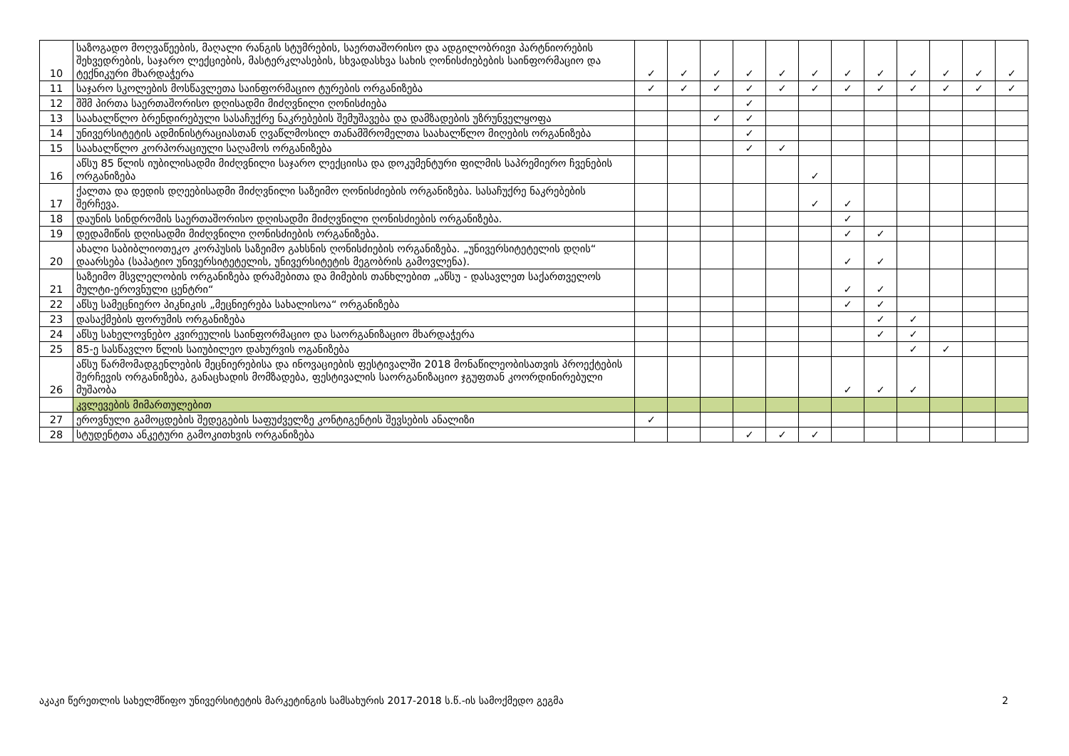| 10 | საზოგადო მოღვაწეების, მაღალი რანგის სტუმრების, საერთაშორისო და ადგილობრივი პარტნიორების შეხვედრების, საჯარო ლექციების, მასტერკლასების, სხვადასხვა სახის ღონისძიებების საინფორმაციო და ტექნიკური მხარდაჭერა | ✓ | ✓ | ✓ | ✓ | ✓ | ✓ | ✓ | ✓ | ✓ | ✓ | ✓ | ✓ |
| 11 | საჯარო სკოლების მოსწავლეთა საინფორმაციო ტურების ორგანიზება | ✓ | ✓ | ✓ | ✓ | ✓ | ✓ | ✓ | ✓ | ✓ | ✓ | ✓ | ✓ |
| 12 | შშმ პირთა საერთაშორისო დღისადმი მიძღვნილი ღონისძიება | | | | ✓ | | | | | | | | |
| 13 | საახალწლო ბრენდირებული სასაჩუქრე ნაკრებების შემუშავება და დამზადების უზრუნველყოფა | | | ✓ | ✓ | | | | | | | | |
| 14 | უნივერსიტეტის ადმინისტრაციასთან ღვაწლმოსილ თანამშრომელთა საახალწლო მიღების ორგანიზება | | | | ✓ | | | | | | | | |
| 15 | საახალწლო კორპორაციული საღამოს ორგანიზება | | | | ✓ | ✓ | | | | | | | |
| 16 | აწსუ 85 წლის იუბილისადმი მიძღვნილი საჯარო ლექციისა და დოკუმენტური ფილმის საპრემიერო ჩვენების ორგანიზება | | | | | | ✓ | | | | | | |
| 17 | ქალთა და დედის დღეებისადმი მიძღვნილი საზეიმო ღონისძიების ორგანიზება. სასაჩუქრე ნაკრებების შერჩევა. | | | | | | ✓ | ✓ | | | | | |
| 18 | დაუნის სინდრომის საერთაშორისო დღისადმი მიძღვნილი ღონისძიების ორგანიზება. | | | | | | | ✓ | | | | | |
| 19 | დედამიწის დღისადმი მიძღვნილი ღონისძიების ორგანიზება. | | | | | | | ✓ | ✓ | | | | |
| 20 | ახალი საბიბლიოთეკო კორპუსის საზეიმო გახსნის ღონისძიების ორგანიზება. „უნივერსიტეტელის დღის“ დაარსება (საპატიო უნივერსიტეტელის, უნივერსიტეტის მეგობრის გამოვლენა). | | | | | | | ✓ | ✓ | | | | |
| 21 | საზეიმო მსვლელობის ორგანიზება დრამებითა და მიმების თანხლებით „აწსუ - დასავლეთ საქართველოს მულტი-ეროვნული ცენტრი“ | | | | | | | ✓ | ✓ | | | | |
| 22 | აწსუ სამეცნიერო პიკნიკის „მეცნიერება სახალისოა“ ორგანიზება | | | | | | | ✓ | ✓ | | | | |
| 23 | დასაქმების ფორუმის ორგანიზება | | | | | | | | ✓ | ✓ | | | |
| 24 | აწსუ სახელოვნებო კვირეულის საინფორმაციო და საორგანიზაციო მხარდაჭერა | | | | | | | | ✓ | ✓ | | | |
| 25 | 85-ე სასწავლო წლის საიუბილეო დახურვის ოგანიზება | | | | | | | | | ✓ | ✓ | | |
| 26 | აწსუ წარმომადგენლების მეცნიერებისა და ინოვაციების ფესტივალში 2018 მონაწილეობისათვის პროექტების შერჩევის ორგანიზება, განაცხადის მომზადება, ფესტივალის საორგანიზაციო ჯგუფთან კოორდინირებული მუშაობა | | | | | | | ✓ | ✓ | ✓ | | | |
| | კვლევების მიმართულებით | | | | | | | | | | | | |
| 27 | ეროვნული გამოცდების შედეგების საფუძველზე კონტიგენტის შევსების ანალიზი | ✓ | | | | | | | | | | | |
| 28 | სტუდენტთა ანკეტური გამოკითხვის ორგანიზება | | | | ✓ | ✓ | ✓ | | | | | | |
აკაკი წერეთლის სახელმწიფო უნივერსიტეტის მარკეტინგის სამსახურის 2017-2018 ს.წ.-ის სამოქმედო გეგმა 2